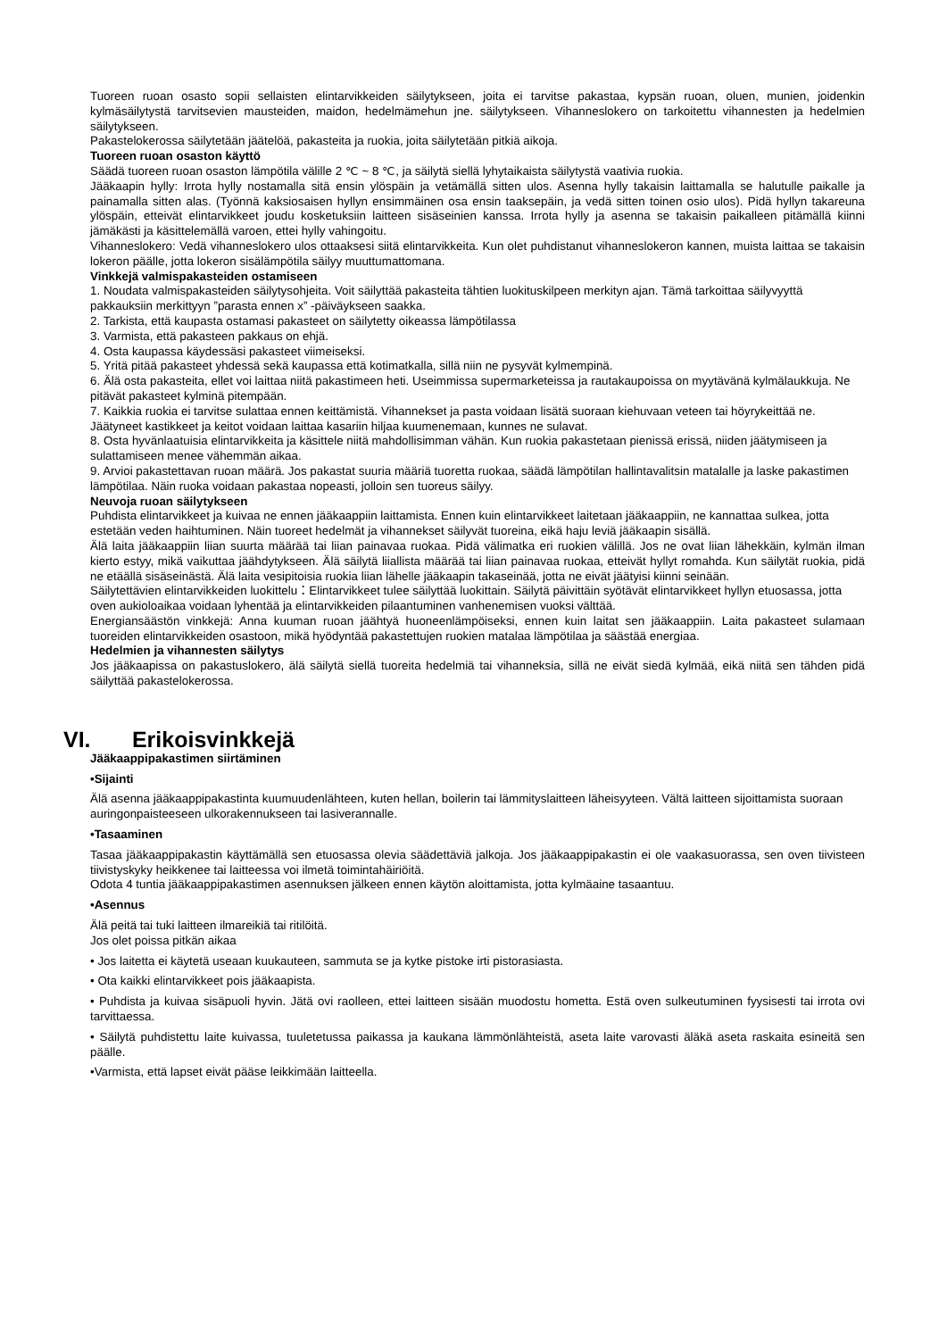Tuoreen ruoan osasto sopii sellaisten elintarvikkeiden säilytykseen, joita ei tarvitse pakastaa, kypsän ruoan, oluen, munien, joidenkin kylmäsäilytystä tarvitsevien mausteiden, maidon, hedelmämehun jne. säilytykseen. Vihanneslokero on tarkoitettu vihannesten ja hedelmien säilytykseen.
Pakastelokerossa säilytetään jäätelöä, pakasteita ja ruokia, joita säilytetään pitkiä aikoja.
Tuoreen ruoan osaston käyttö
Säädä tuoreen ruoan osaston lämpötila välille 2 ℃ ~ 8 ℃, ja säilytä siellä lyhytaikaista säilytystä vaativia ruokia.
Jääkaapin hylly: Irrota hylly nostamalla sitä ensin ylöspäin ja vetämällä sitten ulos. Asenna hylly takaisin laittamalla se halutulle paikalle ja painamalla sitten alas. (Työnnä kaksiosaisen hyllyn ensimmäinen osa ensin taaksepäin, ja vedä sitten toinen osio ulos). Pidä hyllyn takareuna ylöspäin, etteivät elintarvikkeet joudu kosketuksiin laitteen sisäseinien kanssa. Irrota hylly ja asenna se takaisin paikalleen pitämällä kiinni jämäkästi ja käsittelemällä varoen, ettei hylly vahingoitu.
Vihanneslokero: Vedä vihanneslokero ulos ottaaksesi siitä elintarvikkeita. Kun olet puhdistanut vihanneslokeron kannen, muista laittaa se takaisin lokeron päälle, jotta lokeron sisälämpötila säilyy muuttumattomana.
Vinkkejä valmispakasteiden ostamiseen
1. Noudata valmispakasteiden säilytysohjeita. Voit säilyttää pakasteita tähtien luokituskilpeen merkityn ajan. Tämä tarkoittaa säilyvyyttä pakkauksiin merkittyyn ”parasta ennen x” -päiväykseen saakka.
2. Tarkista, että kaupasta ostamasi pakasteet on säilytetty oikeassa lämpötilassa
3. Varmista, että pakasteen pakkaus on ehjä.
4. Osta kaupassa käydessäsi pakasteet viimeiseksi.
5. Yritä pitää pakasteet yhdessä sekä kaupassa että kotimatkalla, sillä niin ne pysyvät kylmempinä.
6. Älä osta pakasteita, ellet voi laittaa niitä pakastimeen heti. Useimmissa supermarketeissa ja rautakaupoissa on myytävänä kylmälaukkuja. Ne pitävät pakasteet kylminä pitempään.
7. Kaikkia ruokia ei tarvitse sulattaa ennen keittämistä. Vihannekset ja pasta voidaan lisätä suoraan kiehuvaan veteen tai höyrykeittää ne. Jäätyneet kastikkeet ja keitot voidaan laittaa kasariin hiljaa kuumenemaan, kunnes ne sulavat.
8. Osta hyvänlaatuisia elintarvikkeita ja käsittele niitä mahdollisimman vähän. Kun ruokia pakastetaan pienissä erissä, niiden jäätymiseen ja sulattamiseen menee vähemmän aikaa.
9. Arvioi pakastettavan ruoan määrä. Jos pakastat suuria määriä tuoretta ruokaa, säädä lämpötilan hallintavalitsin matalalle ja laske pakastimen lämpötilaa. Näin ruoka voidaan pakastaa nopeasti, jolloin sen tuoreus säilyy.
Neuvoja ruoan säilytykseen
Puhdista elintarvikkeet ja kuivaa ne ennen jääkaappiin laittamista. Ennen kuin elintarvikkeet laitetaan jääkaappiin, ne kannattaa sulkea, jotta estetään veden haihtuminen. Näin tuoreet hedelmät ja vihannekset säilyvät tuoreina, eikä haju leviä jääkaapin sisällä.
Älä laita jääkaappiin liian suurta määrää tai liian painavaa ruokaa. Pidä välimatka eri ruokien välillä. Jos ne ovat liian lähekkäin, kylmän ilman kierto estyy, mikä vaikuttaa jäähdytykseen. Älä säilytä liiallista määrää tai liian painavaa ruokaa, etteivät hyllyt romahda. Kun säilytät ruokia, pidä ne etäällä sisäseinästä. Älä laita vesipitoisia ruokia liian lähelle jääkaapin takaseinää, jotta ne eivät jäätyisi kiinni seinään.
Säilytettävien elintarvikkeiden luokittelu：Elintarvikkeet tulee säilyttää luokittain. Säilytä päivittäin syötävät elintarvikkeet hyllyn etuosassa, jotta oven aukioloaikaa voidaan lyhentää ja elintarvikkeiden pilaantuminen vanhenemisen vuoksi välttää.
Energiansäästön vinkkejä: Anna kuuman ruoan jäähtyä huoneenlämpöiseksi, ennen kuin laitat sen jääkaappiin. Laita pakasteet sulamaan tuoreiden elintarvikkeiden osastoon, mikä hyödyntää pakastettujen ruokien matalaa lämpötilaa ja säästää energiaa.
Hedelmien ja vihannesten säilytys
Jos jääkaapissa on pakastuslokero, älä säilytä siellä tuoreita hedelmiä tai vihanneksia, sillä ne eivät siedä kylmää, eikä niitä sen tähden pidä säilyttää pakastelokerossa.
VI. Erikoisvinkkejä
Jääkaappipakastimen siirtäminen
•Sijainti
Älä asenna jääkaappipakastinta kuumuudenlähteen, kuten hellan, boilerin tai lämmityslaitteen läheisyyteen. Vältä laitteen sijoittamista suoraan auringonpaisteeseen ulkorakennukseen tai lasiverannalle.
•Tasaaminen
Tasaa jääkaappipakastin käyttämällä sen etuosassa olevia säädettäviä jalkoja. Jos jääkaappipakastin ei ole vaakasuorassa, sen oven tiivisteen tiivistyskyky heikkenee tai laitteessa voi ilmetä toimintahäiriöitä.
Odota 4 tuntia jääkaappipakastimen asennuksen jälkeen ennen käytön aloittamista, jotta kylmäaine tasaantuu.
•Asennus
Älä peitä tai tuki laitteen ilmareikiä tai ritilöitä.
Jos olet poissa pitkän aikaa
• Jos laitetta ei käytetä useaan kuukauteen, sammuta se ja kytke pistoke irti pistorasiasta.
• Ota kaikki elintarvikkeet pois jääkaapista.
• Puhdista ja kuivaa sisäpuoli hyvin. Jätä ovi raolleen, ettei laitteen sisään muodostu hometta. Estä oven sulkeutuminen fyysisesti tai irrota ovi tarvittaessa.
• Säilytä puhdistettu laite kuivassa, tuuletetussa paikassa ja kaukana lämmönlähteistä, aseta laite varovasti äläkä aseta raskaita esineitä sen päälle.
•Varmista, että lapset eivät pääse leikkimään laitteella.